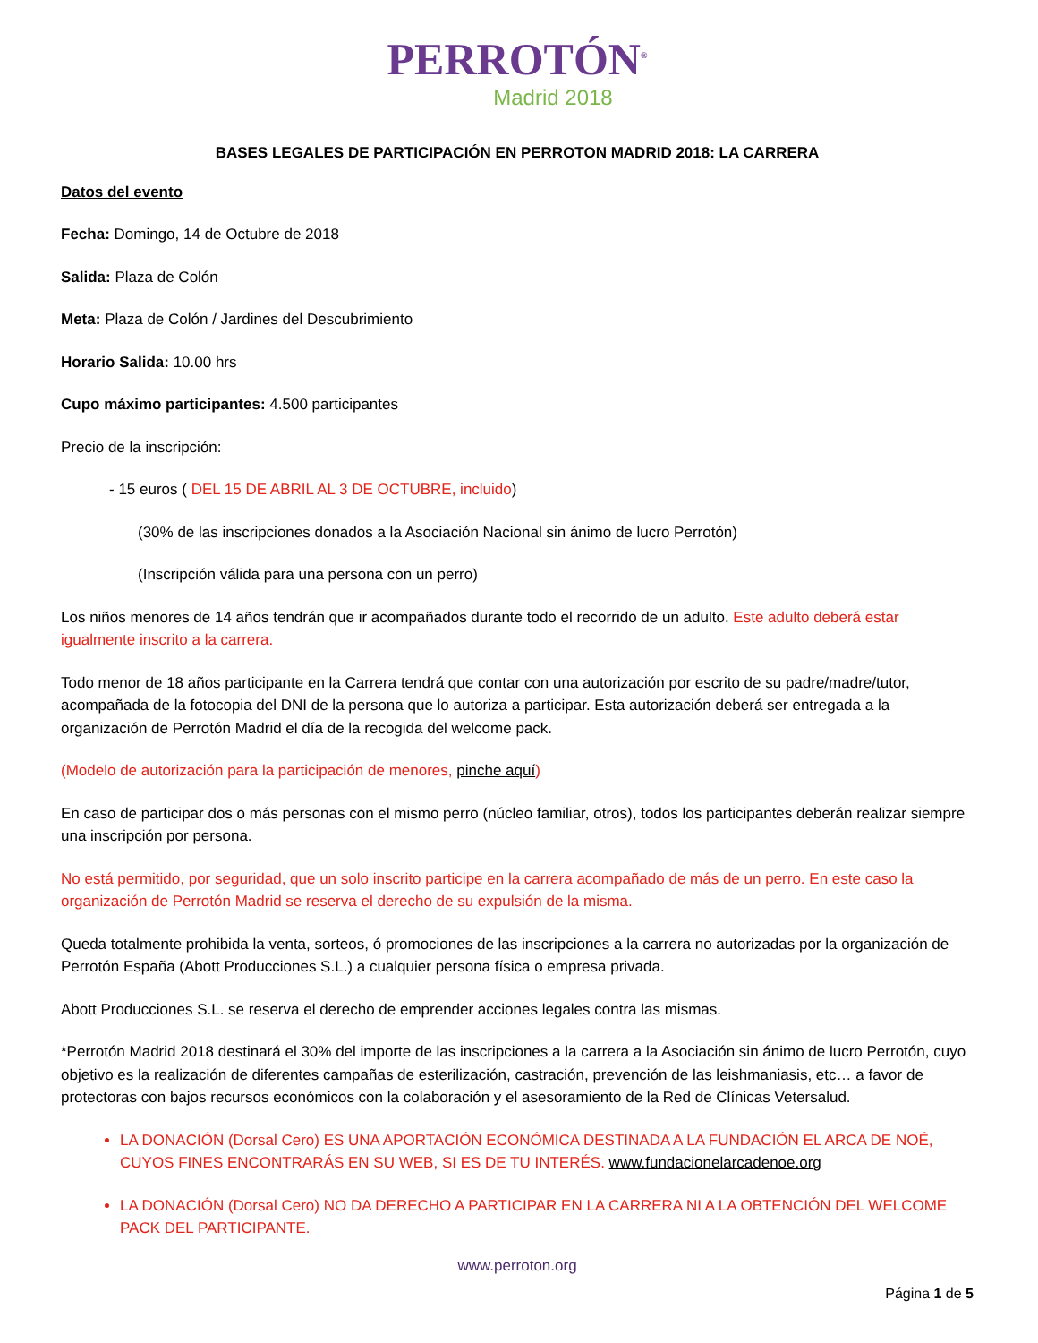PERROTÓN<sup>®</sup>
Madrid 2018
BASES LEGALES DE PARTICIPACIÓN EN PERROTON MADRID 2018: LA CARRERA
Datos del evento
Fecha: Domingo, 14 de Octubre de 2018
Salida: Plaza de Colón
Meta: Plaza de Colón / Jardines del Descubrimiento
Horario Salida: 10.00 hrs
Cupo máximo participantes: 4.500 participantes
Precio de la inscripción:
- 15 euros ( DEL 15 DE ABRIL AL 3 DE OCTUBRE, incluido)
(30% de las inscripciones donados a la Asociación Nacional sin ánimo de lucro Perrotón)
(Inscripción válida para una persona con un perro)
Los niños menores de 14 años tendrán que ir acompañados durante todo el recorrido de un adulto. Este adulto deberá estar igualmente inscrito a la carrera.
Todo menor de 18 años participante en la Carrera tendrá que contar con una autorización por escrito de su padre/madre/tutor, acompañada de la fotocopia del DNI de la persona que lo autoriza a participar. Esta autorización deberá ser entregada a la organización de Perrotón Madrid el día de la recogida del welcome pack.
(Modelo de autorización para la participación de menores, pinche aquí)
En caso de participar dos o más personas con el mismo perro (núcleo familiar, otros), todos los participantes deberán realizar siempre una inscripción por persona.
No está permitido, por seguridad, que un solo inscrito participe en la carrera acompañado de más de un perro. En este caso la organización de Perrotón Madrid se reserva el derecho de su expulsión de la misma.
Queda totalmente prohibida la venta, sorteos, ó promociones de las inscripciones a la carrera no autorizadas por la organización de Perrotón España (Abott Producciones S.L.) a cualquier persona física o empresa privada.
Abott Producciones S.L. se reserva el derecho de emprender acciones legales contra las mismas.
*Perrotón Madrid 2018 destinará el 30% del importe de las inscripciones a la carrera a la Asociación sin ánimo de lucro Perrotón, cuyo objetivo es la realización de diferentes campañas de esterilización, castración, prevención de las leishmaniasis, etc… a favor de protectoras con bajos recursos económicos con la colaboración y el asesoramiento de la Red de Clínicas Vetersalud.
LA DONACIÓN (Dorsal Cero) ES UNA APORTACIÓN ECONÓMICA DESTINADA A LA FUNDACIÓN EL ARCA DE NOÉ, CUYOS FINES ENCONTRARÁS EN SU WEB, SI ES DE TU INTERÉS. www.fundacionelarcadenoe.org
LA DONACIÓN (Dorsal Cero) NO DA DERECHO A PARTICIPAR EN LA CARRERA NI A LA OBTENCIÓN DEL WELCOME PACK DEL PARTICIPANTE.
www.perroton.org
Página 1 de 5